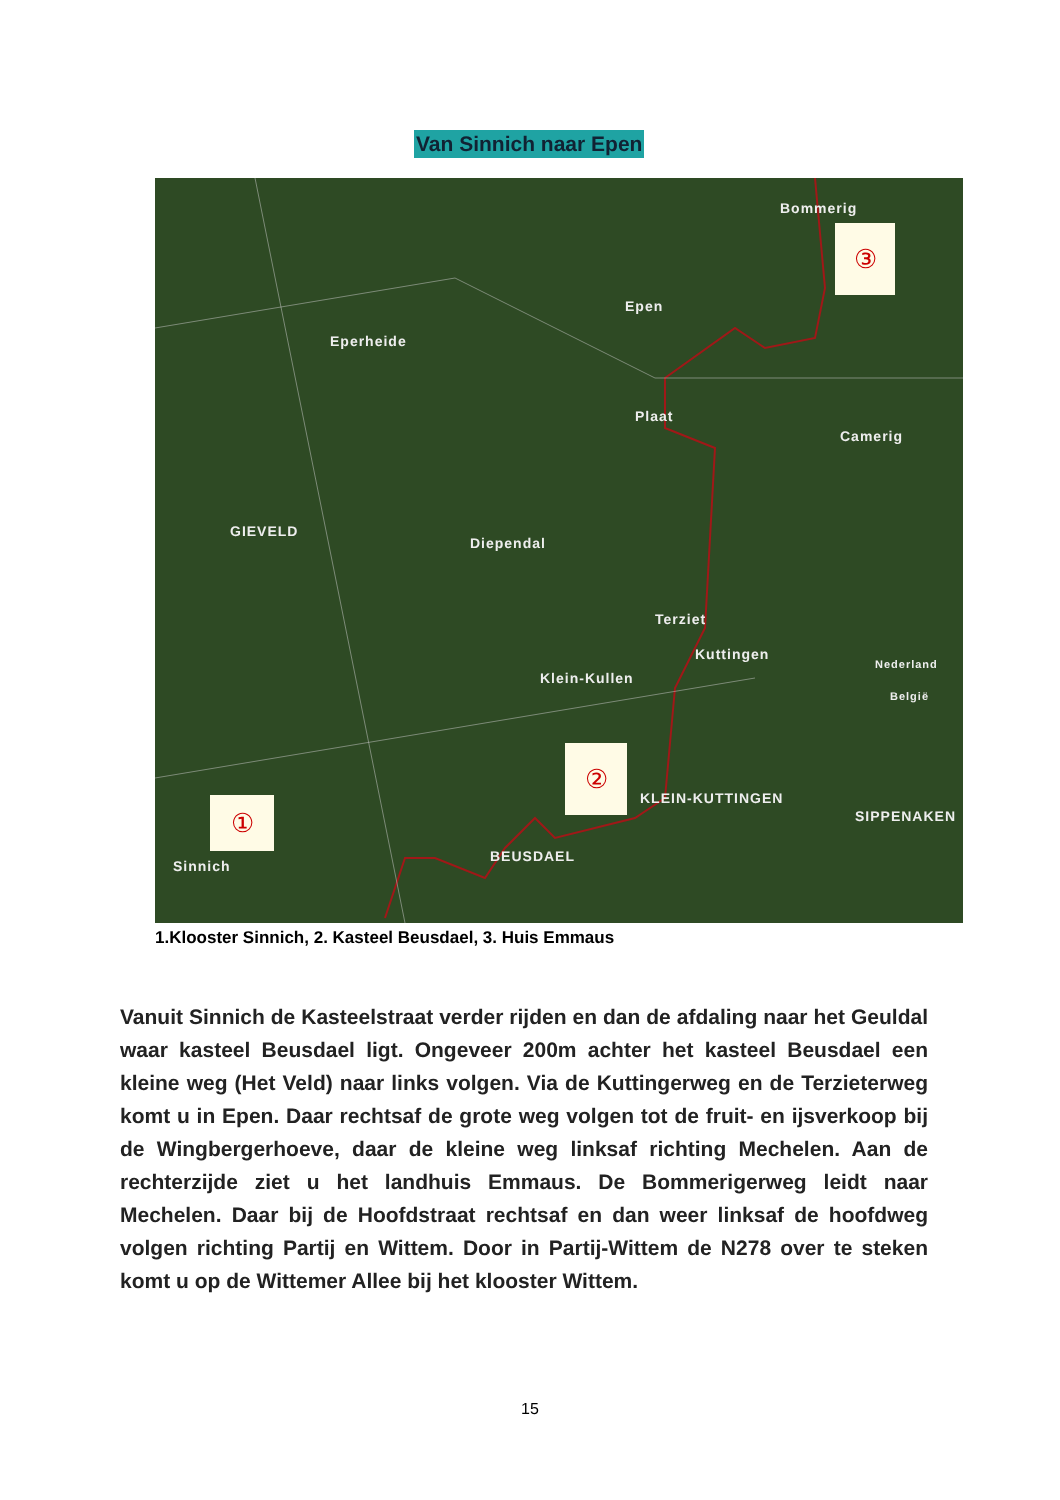Van Sinnich naar Epen
Bommerig
Epen
Eperheide
Plaat
Camerig
GIEVELD
Diependal
Terziet
Kuttingen
Klein-Kullen
Nederland
België
KLEIN-KUTTINGEN
SIPPENAKEN
BEUSDAEL
Sinnich
③
②
①
1.Klooster Sinnich, 2. Kasteel Beusdael, 3. Huis Emmaus
Vanuit Sinnich de Kasteelstraat verder rijden en dan de afdaling naar het Geuldal waar kasteel Beusdael ligt. Ongeveer 200m achter het kasteel Beusdael een kleine weg (Het Veld) naar links volgen. Via de Kuttingerweg en de Terzieterweg komt u in Epen. Daar rechtsaf de grote weg volgen tot de fruit- en ijsverkoop bij de Wingbergerhoeve, daar de kleine weg linksaf richting Mechelen. Aan de rechterzijde ziet u het landhuis Emmaus. De Bommerigerweg leidt naar Mechelen. Daar bij de Hoofdstraat rechtsaf en dan weer linksaf de hoofdweg volgen richting Partij en Wittem. Door in Partij-Wittem de N278 over te steken komt u op de Wittemer Allee bij het klooster Wittem.
15